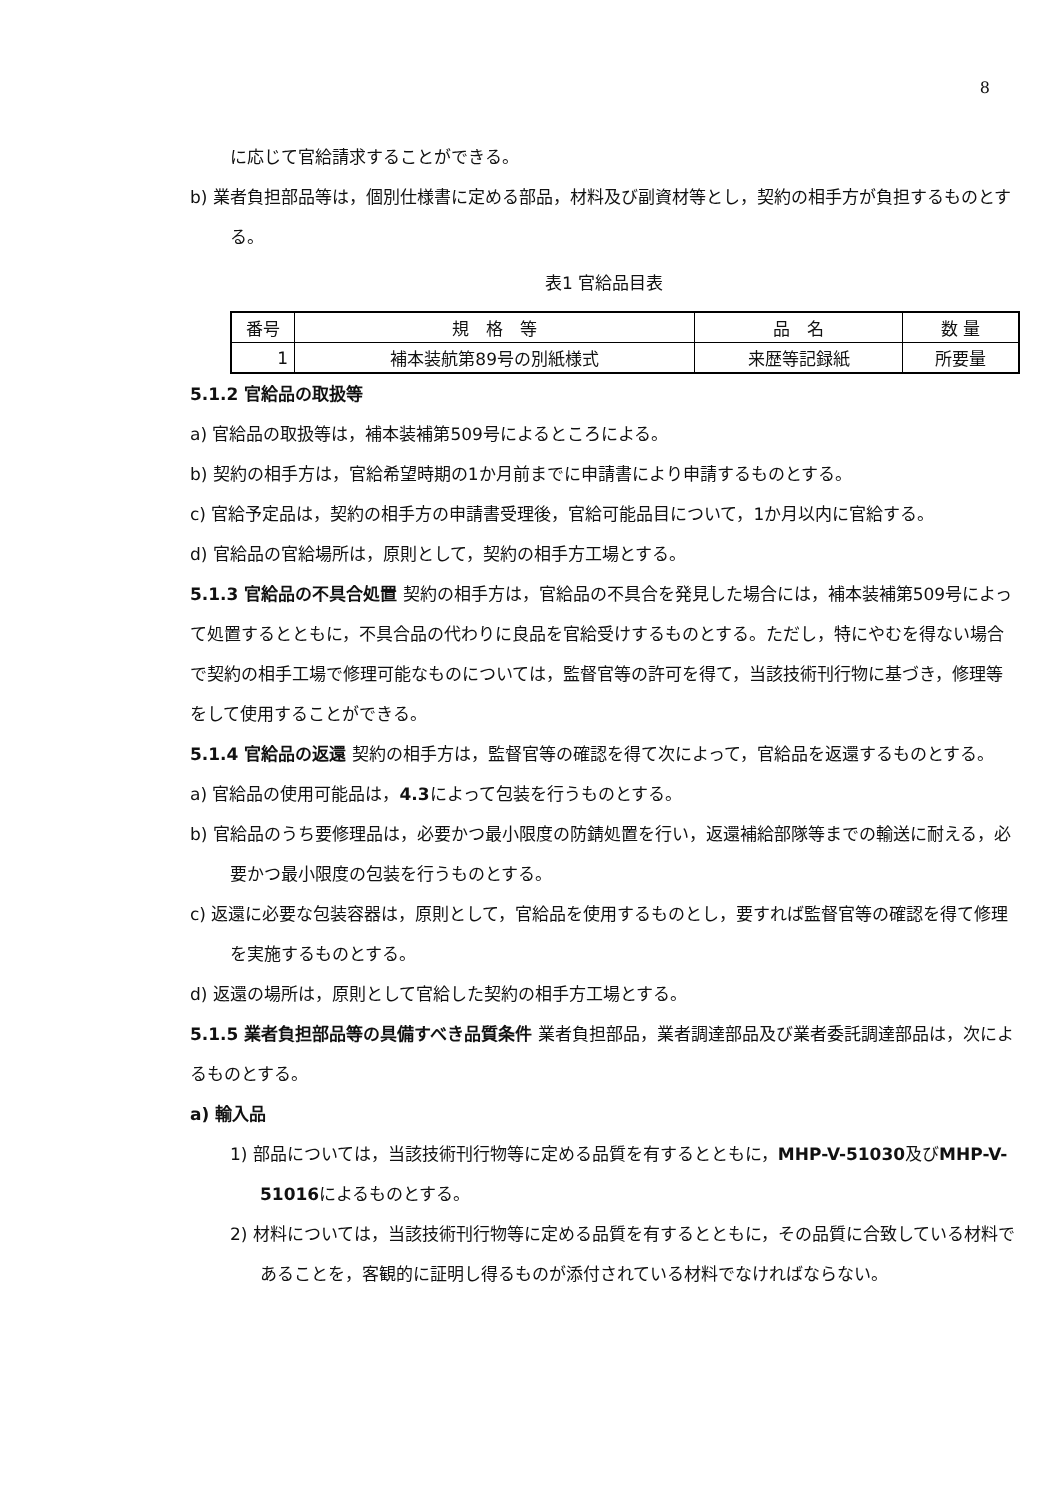8
に応じて官給請求することができる。
b) 業者負担部品等は，個別仕様書に定める部品，材料及び副資材等とし，契約の相手方が負担するものとする。
表1 官給品目表
| 番号 | 規 格 等 | 品 名 | 数 量 |
| --- | --- | --- | --- |
| 1 | 補本装航第89号の別紙様式 | 来歴等記録紙 | 所要量 |
5.1.2 官給品の取扱等
a) 官給品の取扱等は，補本装補第509号によるところによる。
b) 契約の相手方は，官給希望時期の1か月前までに申請書により申請するものとする。
c) 官給予定品は，契約の相手方の申請書受理後，官給可能品目について，1か月以内に官給する。
d) 官給品の官給場所は，原則として，契約の相手方工場とする。
5.1.3 官給品の不具合処置 契約の相手方は，官給品の不具合を発見した場合には，補本装補第509号によって処置するとともに，不具合品の代わりに良品を官給受けするものとする。ただし，特にやむを得ない場合で契約の相手工場で修理可能なものについては，監督官等の許可を得て，当該技術刊行物に基づき，修理等をして使用することができる。
5.1.4 官給品の返還 契約の相手方は，監督官等の確認を得て次によって，官給品を返還するものとする。
a) 官給品の使用可能品は，4.3によって包装を行うものとする。
b) 官給品のうち要修理品は，必要かつ最小限度の防錆処置を行い，返還補給部隊等までの輸送に耐える，必要かつ最小限度の包装を行うものとする。
c) 返還に必要な包装容器は，原則として，官給品を使用するものとし，要すれば監督官等の確認を得て修理を実施するものとする。
d) 返還の場所は，原則として官給した契約の相手方工場とする。
5.1.5 業者負担部品等の具備すべき品質条件 業者負担部品，業者調達部品及び業者委託調達部品は，次によるものとする。
a) 輸入品
1) 部品については，当該技術刊行物等に定める品質を有するとともに，MHP-V-51030及びMHP-V-51016によるものとする。
2) 材料については，当該技術刊行物等に定める品質を有するとともに，その品質に合致している材料であることを，客観的に証明し得るものが添付されている材料でなければならない。